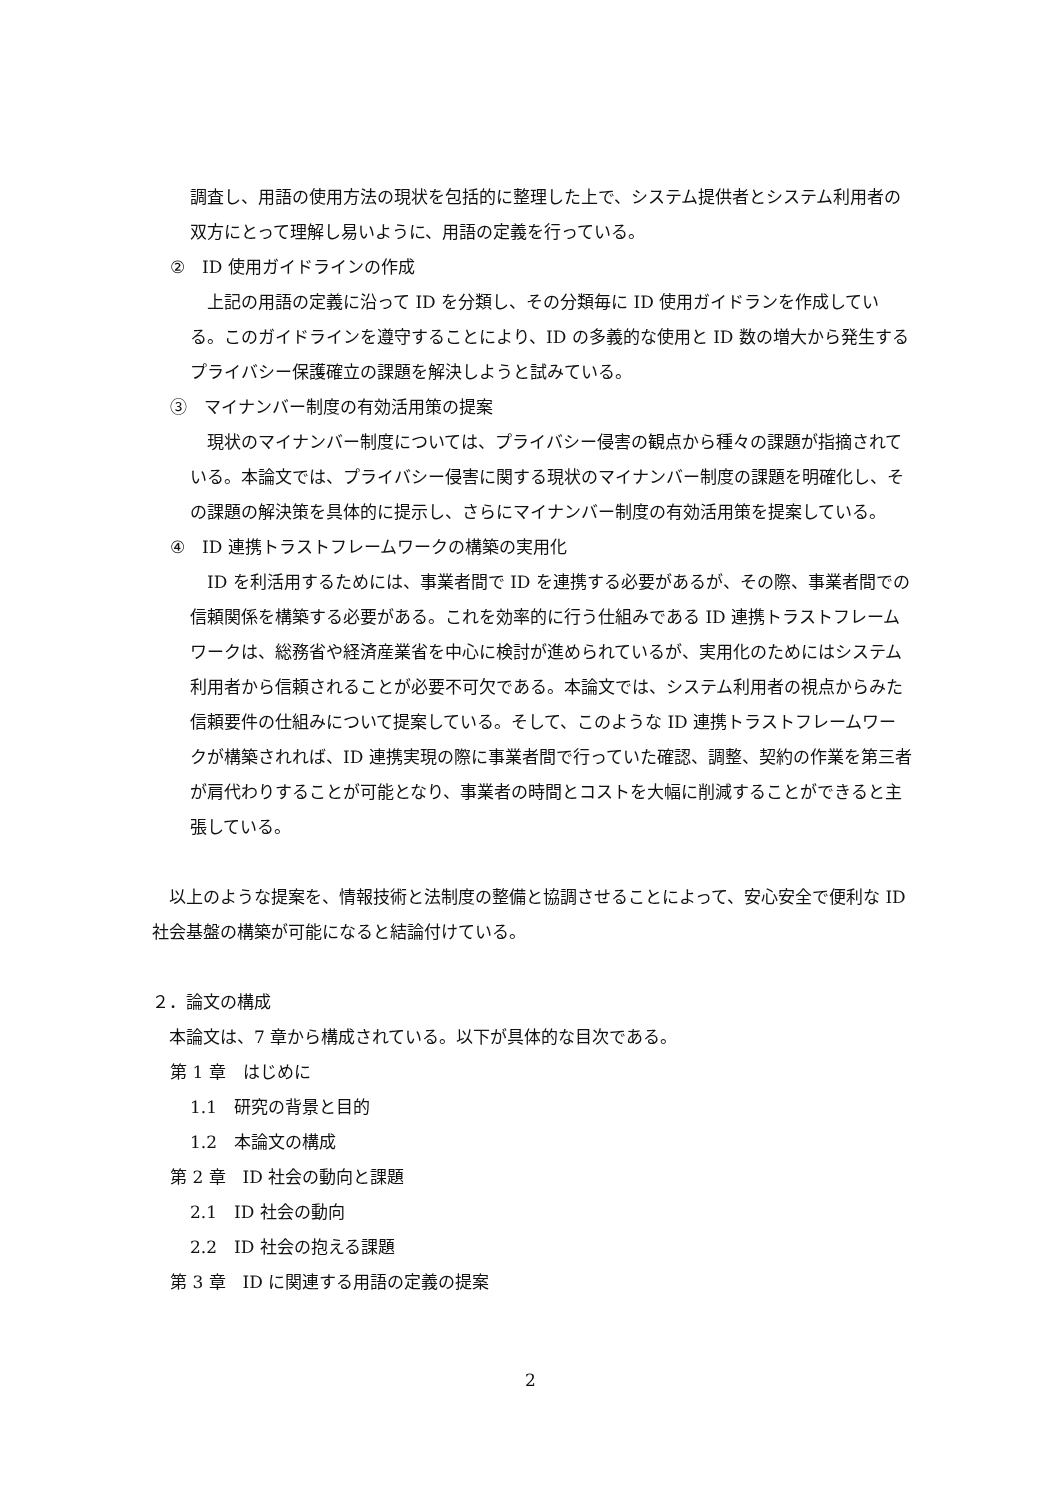調査し、用語の使用方法の現状を包括的に整理した上で、システム提供者とシステム利用者の双方にとって理解し易いように、用語の定義を行っている。
②　ID 使用ガイドラインの作成
　上記の用語の定義に沿って ID を分類し、その分類毎に ID 使用ガイドランを作成している。このガイドラインを遵守することにより、ID の多義的な使用と ID 数の増大から発生するプライバシー保護確立の課題を解決しようと試みている。
③　マイナンバー制度の有効活用策の提案
　現状のマイナンバー制度については、プライバシー侵害の観点から種々の課題が指摘されている。本論文では、プライバシー侵害に関する現状のマイナンバー制度の課題を明確化し、その課題の解決策を具体的に提示し、さらにマイナンバー制度の有効活用策を提案している。
④　ID 連携トラストフレームワークの構築の実用化
　ID を利活用するためには、事業者間で ID を連携する必要があるが、その際、事業者間での信頼関係を構築する必要がある。これを効率的に行う仕組みである ID 連携トラストフレームワークは、総務省や経済産業省を中心に検討が進められているが、実用化のためにはシステム利用者から信頼されることが必要不可欠である。本論文では、システム利用者の視点からみた信頼要件の仕組みについて提案している。そして、このような ID 連携トラストフレームワークが構築されれば、ID 連携実現の際に事業者間で行っていた確認、調整、契約の作業を第三者が肩代わりすることが可能となり、事業者の時間とコストを大幅に削減することができると主張している。
　以上のような提案を、情報技術と法制度の整備と協調させることによって、安心安全で便利な ID 社会基盤の構築が可能になると結論付けている。
２．論文の構成
　本論文は、7 章から構成されている。以下が具体的な目次である。
第 1 章　はじめに
1.1　研究の背景と目的
1.2　本論文の構成
第 2 章　ID 社会の動向と課題
2.1　ID 社会の動向
2.2　ID 社会の抱える課題
第 3 章　ID に関連する用語の定義の提案
2